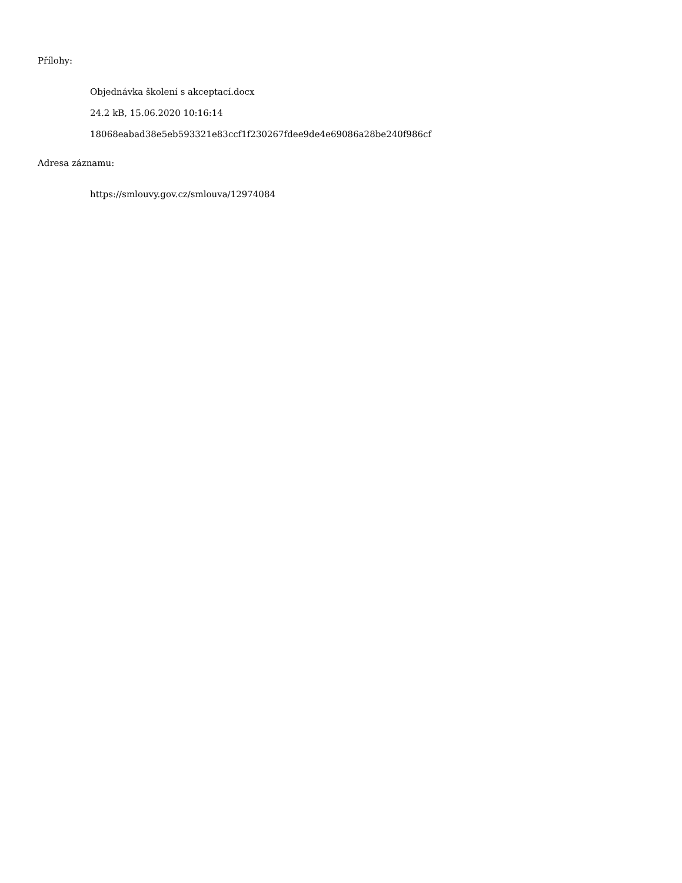Přílohy:
Objednávka školení s akceptací.docx
24.2 kB, 15.06.2020 10:16:14
18068eabad38e5eb593321e83ccf1f230267fdee9de4e69086a28be240f986cf
Adresa záznamu:
https://smlouvy.gov.cz/smlouva/12974084